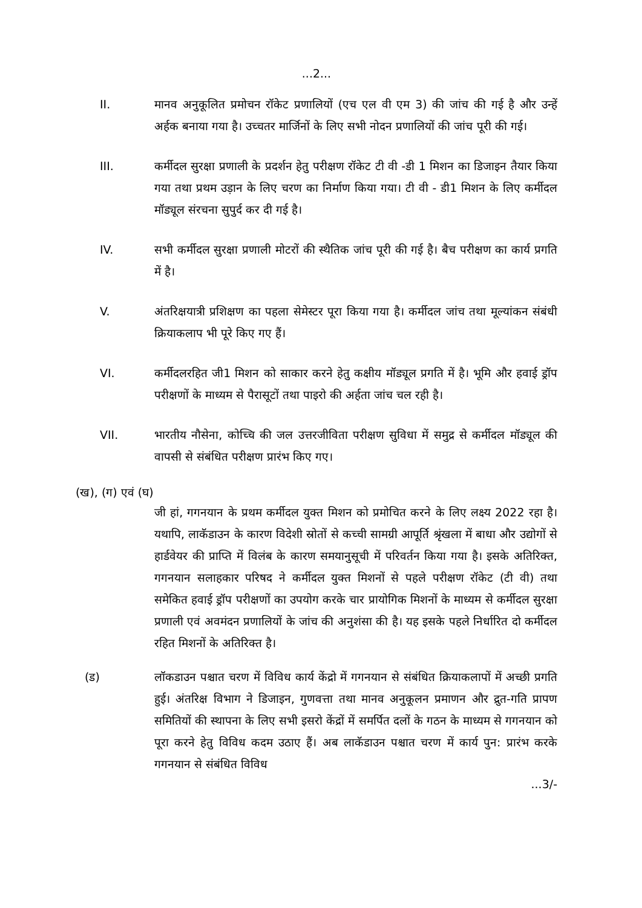...2...
II. मानव अनुकूलित प्रमोचन रॉकेट प्रणालियों (एच एल वी एम 3) की जांच की गई है और उन्हें अर्हक बनाया गया है। उच्चतर मार्जिनों के लिए सभी नोदन प्रणालियों की जांच पूरी की गई।
III. कर्मीदल सुरक्षा प्रणाली के प्रदर्शन हेतु परीक्षण रॉकेट टी वी -डी 1 मिशन का डिजाइन तैयार किया गया तथा प्रथम उड़ान के लिए चरण का निर्माण किया गया। टी वी - डी1 मिशन के लिए कर्मीदल मॉड्यूल संरचना सुपुर्द कर दी गई है।
IV. सभी कर्मीदल सुरक्षा प्रणाली मोटरों की स्थैतिक जांच पूरी की गई है। बैच परीक्षण का कार्य प्रगति में है।
V. अंतरिक्षयात्री प्रशिक्षण का पहला सेमेस्टर पूरा किया गया है। कर्मीदल जांच तथा मूल्यांकन संबंधी क्रियाकलाप भी पूरे किए गए हैं।
VI. कर्मीदलरहित जी1 मिशन को साकार करने हेतु कक्षीय मॉड्यूल प्रगति में है। भूमि और हवाई ड्रॉप परीक्षणों के माध्यम से पैरासूटों तथा पाइरो की अर्हता जांच चल रही है।
VII. भारतीय नौसेना, कोच्चि की जल उत्तरजीविता परीक्षण सुविधा में समुद्र से कर्मीदल मॉड्यूल की वापसी से संबंधित परीक्षण प्रारंभ किए गए।
(ख), (ग) एवं (घ)
जी हां, गगनयान के प्रथम कर्मीदल युक्त मिशन को प्रमोचित करने के लिए लक्ष्य 2022 रहा है। यथापि, लाकॅडाउन के कारण विदेशी स्रोतों से कच्ची सामग्री आपूर्ति श्रृंखला में बाधा और उद्योगों से हार्डवेयर की प्राप्ति में विलंब के कारण समयानुसूची में परिवर्तन किया गया है। इसके अतिरिक्त, गगनयान सलाहकार परिषद ने कर्मीदल युक्त मिशनों से पहले परीक्षण रॉकेट (टी वी) तथा समेकित हवाई ड्रॉप परीक्षणों का उपयोग करके चार प्रायोगिक मिशनों के माध्यम से कर्मीदल सुरक्षा प्रणाली एवं अवमंदन प्रणालियों के जांच की अनुशंसा की है। यह इसके पहले निर्धारित दो कर्मीदल रहित मिशनों के अतिरिक्त है।
(ड) लॉकडाउन पश्चात चरण में विविध कार्य केंद्रो में गगनयान से संबंधित क्रियाकलापों में अच्छी प्रगति हुई। अंतरिक्ष विभाग ने डिजाइन, गुणवत्ता तथा मानव अनुकूलन प्रमाणन और द्रुत-गति प्रापण समितियों की स्थापना के लिए सभी इसरो केंद्रों में समर्पित दलों के गठन के माध्यम से गगनयान को पूरा करने हेतु विविध कदम उठाए हैं। अब लाकॅडाउन पश्चात चरण में कार्य पुन: प्रारंभ करके गगनयान से संबंधित विविध
...3/-